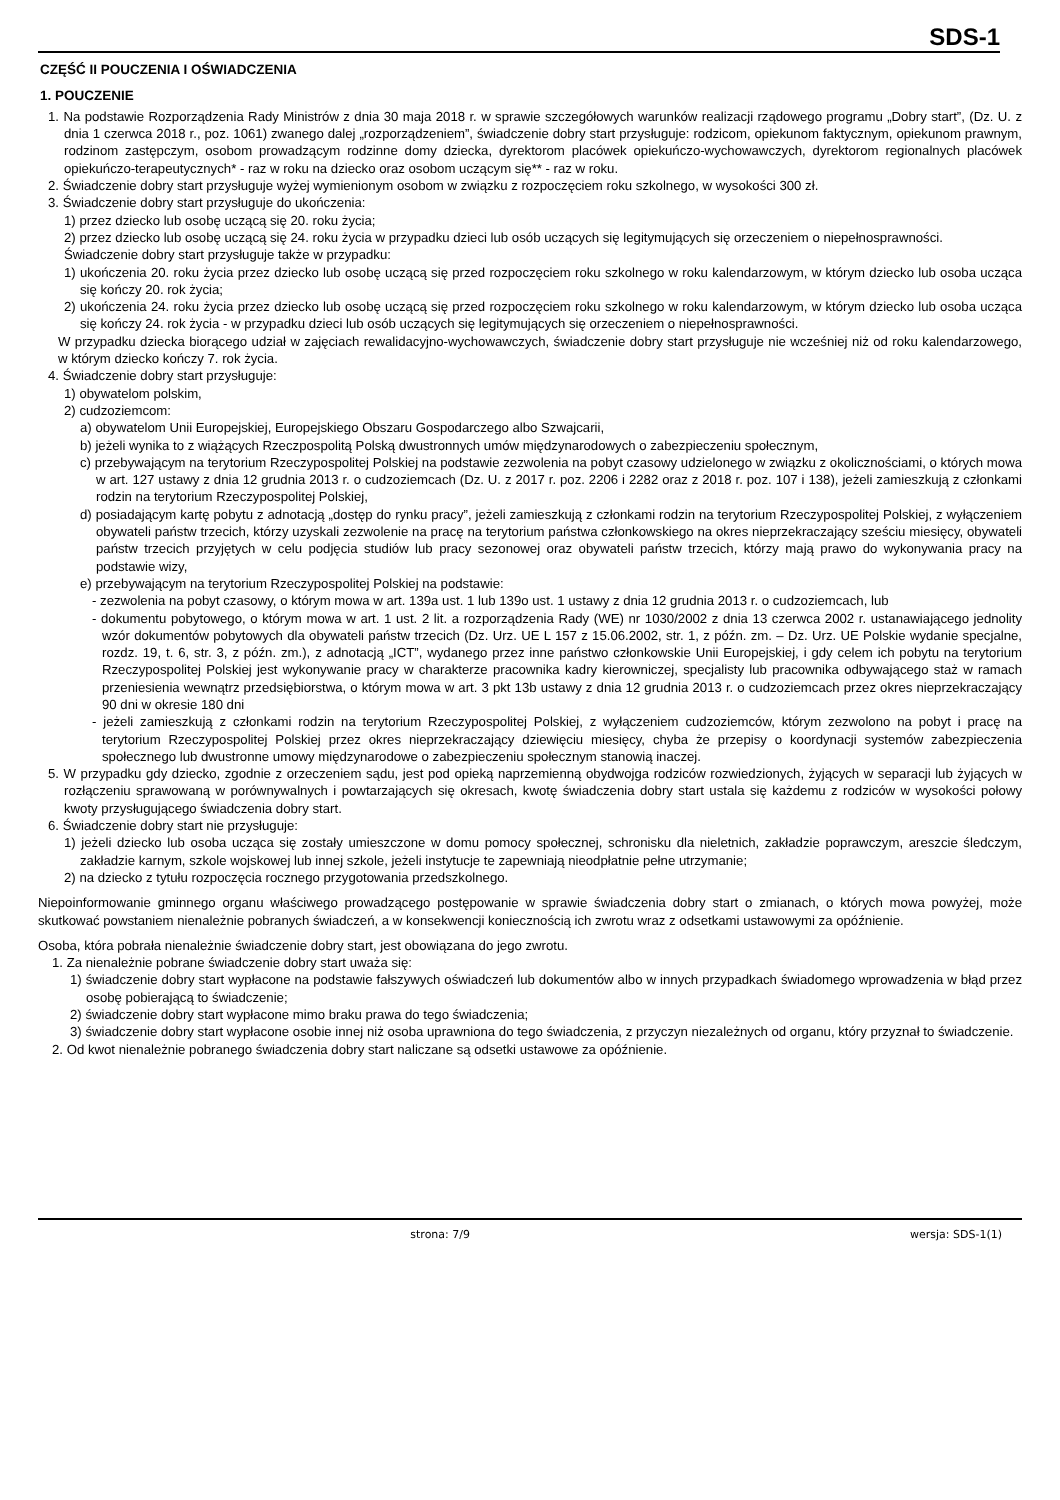SDS-1
CZĘŚĆ II POUCZENIA I OŚWIADCZENIA
1. POUCZENIE
1. Na podstawie Rozporządzenia Rady Ministrów z dnia 30 maja 2018 r. w sprawie szczegółowych warunków realizacji rządowego programu „Dobry start”, (Dz. U. z dnia 1 czerwca 2018 r., poz. 1061) zwanego dalej „rozporządzeniem”, świadczenie dobry start przysługuje: rodzicom, opiekunom faktycznym, opiekunom prawnym, rodzinom zastępczym, osobom prowadzącym rodzinne domy dziecka, dyrektorom placówek opiekuńczo-wychowawczych, dyrektorom regionalnych placówek opiekuńczo-terapeutycznych* - raz w roku na dziecko oraz osobom uczącym się** - raz w roku.
2. Świadczenie dobry start przysługuje wyżej wymienionym osobom w związku z rozpoczęciem roku szkolnego, w wysokości 300 zł.
3. Świadczenie dobry start przysługuje do ukończenia:
1) przez dziecko lub osobę uczącą się 20. roku życia;
2) przez dziecko lub osobę uczącą się 24. roku życia w przypadku dzieci lub osób uczących się legitymujących się orzeczeniem o niepełnosprawności.
Świadczenie dobry start przysługuje także w przypadku:
1) ukończenia 20. roku życia przez dziecko lub osobę uczącą się przed rozpoczęciem roku szkolnego w roku kalendarzowym, w którym dziecko lub osoba ucząca się kończy 20. rok życia;
2) ukończenia 24. roku życia przez dziecko lub osobę uczącą się przed rozpoczęciem roku szkolnego w roku kalendarzowym, w którym dziecko lub osoba ucząca się kończy 24. rok życia - w przypadku dzieci lub osób uczących się legitymujących się orzeczeniem o niepełnosprawności.
W przypadku dziecka biorącego udział w zajęciach rewalidacyjno-wychowawczych, świadczenie dobry start przysługuje nie wcześniej niż od roku kalendarzowego, w którym dziecko kończy 7. rok życia.
4. Świadczenie dobry start przysługuje:
1) obywatelom polskim,
2) cudzoziemcom:
a) obywatelom Unii Europejskiej, Europejskiego Obszaru Gospodarczego albo Szwajcarii,
b) jeżeli wynika to z wiążących Rzeczpospolitą Polską dwustronnych umów międzynarodowych o zabezpieczeniu społecznym,
c) przebywającym na terytorium Rzeczypospolitej Polskiej na podstawie zezwolenia na pobyt czasowy udzielonego w związku z okolicznościami, o których mowa w art. 127 ustawy z dnia 12 grudnia 2013 r. o cudzoziemcach (Dz. U. z 2017 r. poz. 2206 i 2282 oraz z 2018 r. poz. 107 i 138), jeżeli zamieszkują z członkami rodzin na terytorium Rzeczypospolitej Polskiej,
d) posiadającym kartę pobytu z adnotacją „dostęp do rynku pracy”, jeżeli zamieszkują z członkami rodzin na terytorium Rzeczypospolitej Polskiej, z wyłączeniem obywateli państw trzecich, którzy uzyskali zezwolenie na pracę na terytorium państwa członkowskiego na okres nieprzekraczający sześciu miesięcy, obywateli państw trzecich przyjętych w celu podjęcia studiów lub pracy sezonowej oraz obywateli państw trzecich, którzy mają prawo do wykonywania pracy na podstawie wizy,
e) przebywającym na terytorium Rzeczypospolitej Polskiej na podstawie:
- zezwolenia na pobyt czasowy, o którym mowa w art. 139a ust. 1 lub 139o ust. 1 ustawy z dnia 12 grudnia 2013 r. o cudzoziemcach, lub
- dokumentu pobytowego, o którym mowa w art. 1 ust. 2 lit. a rozporządzenia Rady (WE) nr 1030/2002 z dnia 13 czerwca 2002 r. ustanawiającego jednolity wzór dokumentów pobytowych dla obywateli państw trzecich (Dz. Urz. UE L 157 z 15.06.2002, str. 1, z późn. zm. – Dz. Urz. UE Polskie wydanie specjalne, rozdz. 19, t. 6, str. 3, z późn. zm.), z adnotacją „ICT”, wydanego przez inne państwo członkowskie Unii Europejskiej, i gdy celem ich pobytu na terytorium Rzeczypospolitej Polskiej jest wykonywanie pracy w charakterze pracownika kadry kierowniczej, specjalisty lub pracownika odbywającego staż w ramach przeniesienia wewnątrz przedsiębiorstwa, o którym mowa w art. 3 pkt 13b ustawy z dnia 12 grudnia 2013 r. o cudzoziemcach przez okres nieprzekraczający 90 dni w okresie 180 dni
- jeżeli zamieszkują z członkami rodzin na terytorium Rzeczypospolitej Polskiej, z wyłączeniem cudzoziemców, którym zezwolono na pobyt i pracę na terytorium Rzeczypospolitej Polskiej przez okres nieprzekraczający dziewięciu miesięcy, chyba że przepisy o koordynacji systemów zabezpieczenia społecznego lub dwustronne umowy międzynarodowe o zabezpieczeniu społecznym stanowią inaczej.
5. W przypadku gdy dziecko, zgodnie z orzeczeniem sądu, jest pod opieką naprzemienną obydwojga rodziców rozwiedzionych, żyjących w separacji lub żyjących w rozłączeniu sprawowaną w porównywalnych i powtarzających się okresach, kwotę świadczenia dobry start ustala się każdemu z rodziców w wysokości połowy kwoty przysługującego świadczenia dobry start.
6. Świadczenie dobry start nie przysługuje:
1) jeżeli dziecko lub osoba ucząca się zostały umieszczone w domu pomocy społecznej, schronisku dla nieletnich, zakładzie poprawczym, areszcie śledczym, zakładzie karnym, szkole wojskowej lub innej szkole, jeżeli instytucje te zapewniają nieodpłatnie pełne utrzymanie;
2) na dziecko z tytułu rozpoczęcia rocznego przygotowania przedszkolnego.
Niepoinformowanie gminnego organu właściwego prowadzącego postępowanie w sprawie świadczenia dobry start o zmianach, o których mowa powyżej, może skutkować powstaniem nienależnie pobranych świadczeń, a w konsekwencji koniecznością ich zwrotu wraz z odsetkami ustawowymi za opóźnienie.
Osoba, która pobrała nienależnie świadczenie dobry start, jest obowiązana do jego zwrotu.
1. Za nienależnie pobrane świadczenie dobry start uważa się:
1) świadczenie dobry start wypłacone na podstawie fałszywych oświadczeń lub dokumentów albo w innych przypadkach świadomego wprowadzenia w błąd przez osobę pobierającą to świadczenie;
2) świadczenie dobry start wypłacone mimo braku prawa do tego świadczenia;
3) świadczenie dobry start wypłacone osobie innej niż osoba uprawniona do tego świadczenia, z przyczyn niezależnych od organu, który przyznał to świadczenie.
2. Od kwot nienależnie pobranego świadczenia dobry start naliczane są odsetki ustawowe za opóźnienie.
strona: 7/9 wersja: SDS-1(1)